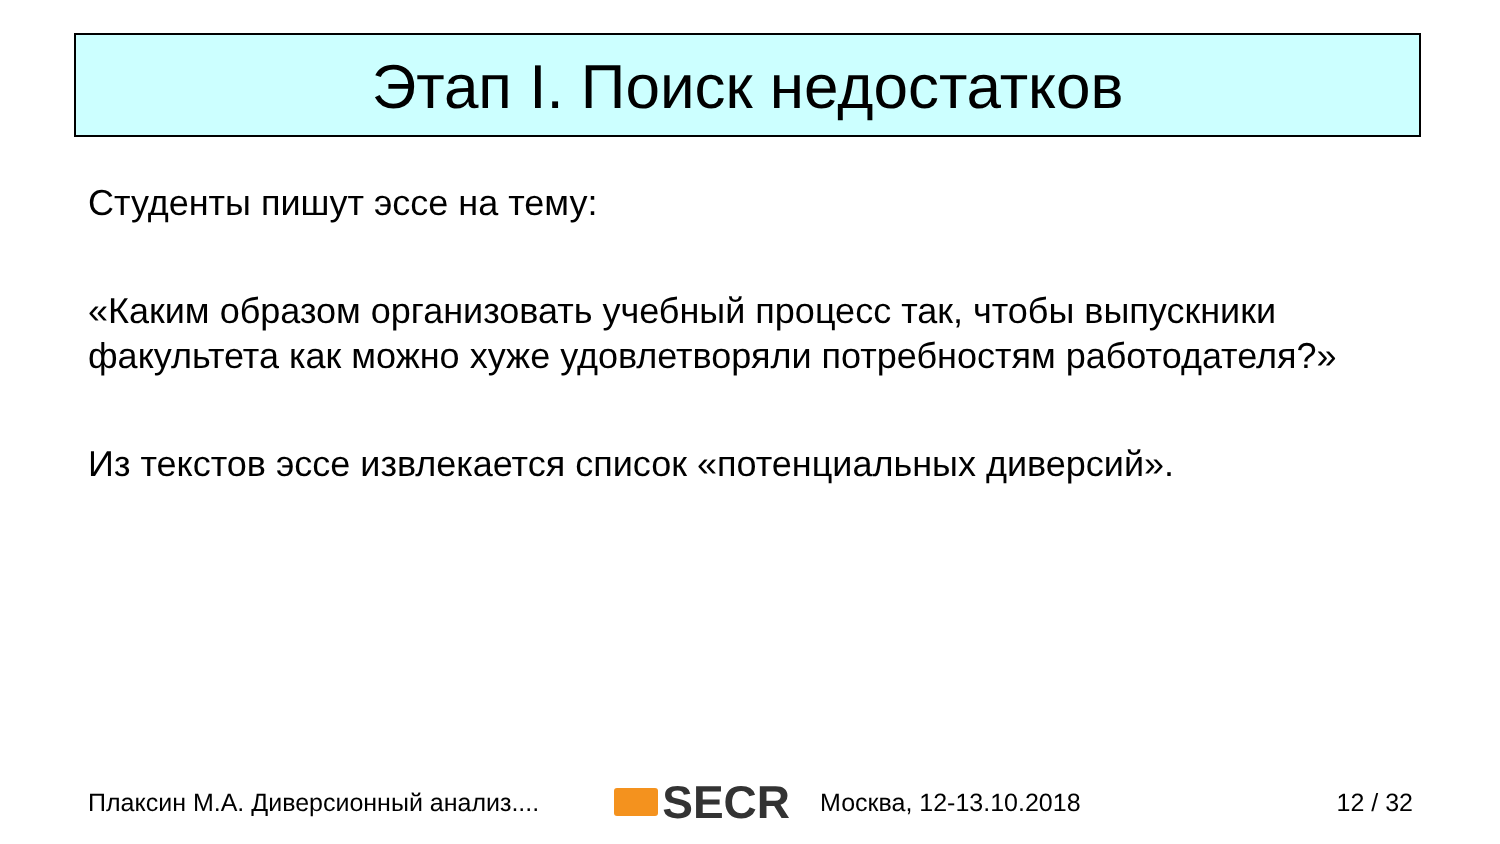Этап I. Поиск недостатков
Студенты пишут эссе на тему:
«Каким образом организовать учебный процесс так, чтобы выпускники факультета как можно хуже удовлетворяли потребностям работодателя?»
Из текстов эссе извлекается список «потенциальных диверсий».
Плаксин М.А. Диверсионный анализ.... SECR Москва, 12-13.10.2018 12 / 32